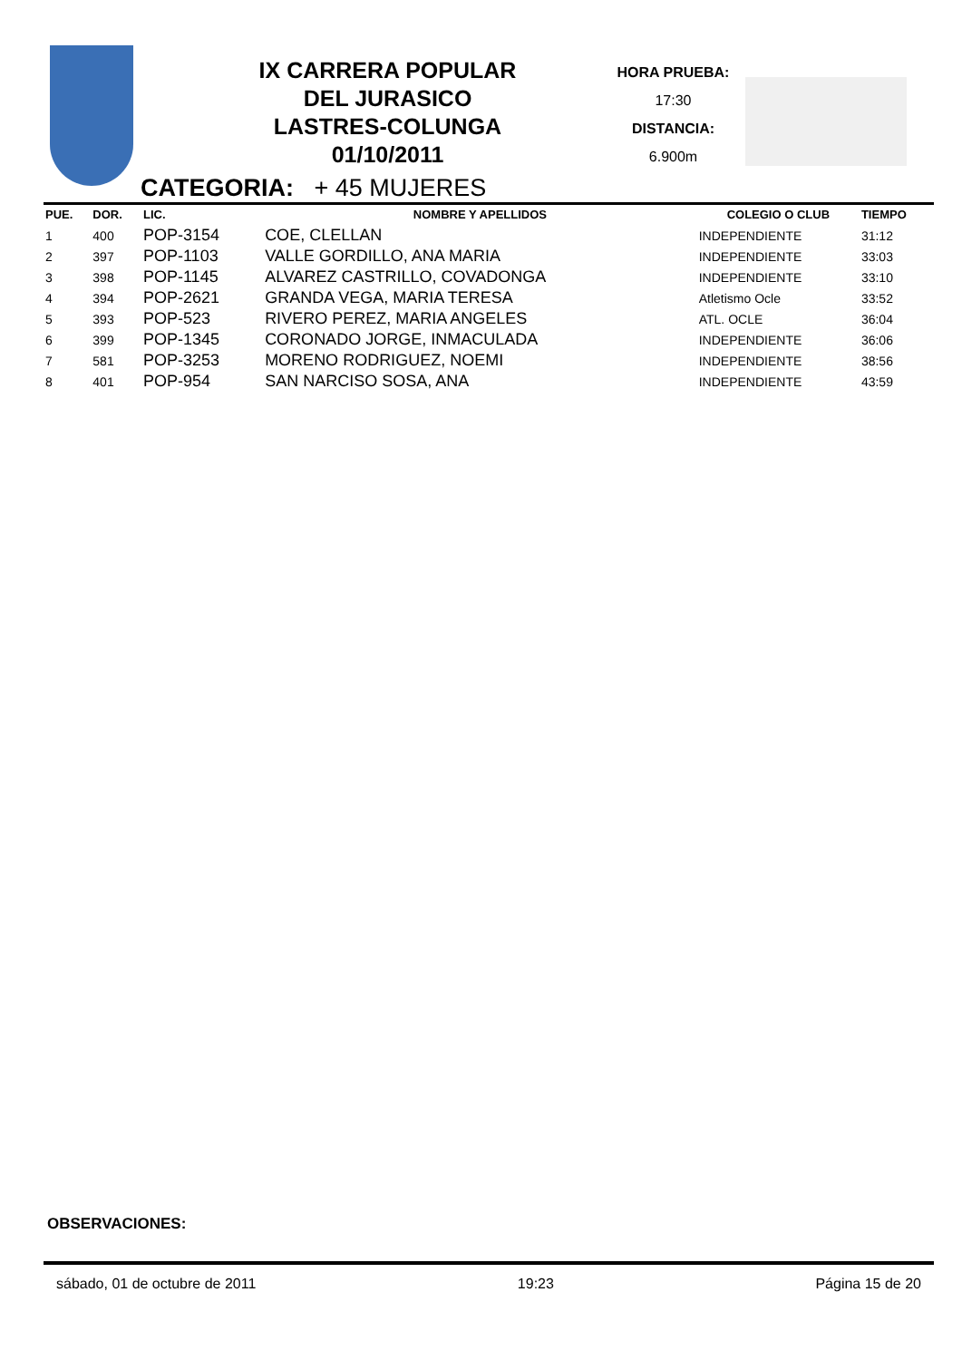IX CARRERA POPULAR
DEL JURASICO
LASTRES-COLUNGA
01/10/2011
HORA PRUEBA:
17:30
DISTANCIA:
6.900m
CATEGORIA: + 45 MUJERES
| PUE. | DOR. | LIC. | NOMBRE Y APELLIDOS | COLEGIO O CLUB | TIEMPO |
| --- | --- | --- | --- | --- | --- |
| 1 | 400 | POP-3154 | COE, CLELLAN | INDEPENDIENTE | 31:12 |
| 2 | 397 | POP-1103 | VALLE GORDILLO, ANA MARIA | INDEPENDIENTE | 33:03 |
| 3 | 398 | POP-1145 | ALVAREZ CASTRILLO, COVADONGA | INDEPENDIENTE | 33:10 |
| 4 | 394 | POP-2621 | GRANDA VEGA, MARIA TERESA | Atletismo Ocle | 33:52 |
| 5 | 393 | POP-523 | RIVERO PEREZ, MARIA ANGELES | ATL. OCLE | 36:04 |
| 6 | 399 | POP-1345 | CORONADO JORGE, INMACULADA | INDEPENDIENTE | 36:06 |
| 7 | 581 | POP-3253 | MORENO RODRIGUEZ, NOEMI | INDEPENDIENTE | 38:56 |
| 8 | 401 | POP-954 | SAN NARCISO SOSA, ANA | INDEPENDIENTE | 43:59 |
OBSERVACIONES:
sábado, 01 de octubre de 2011 19:23 Página 15 de 20